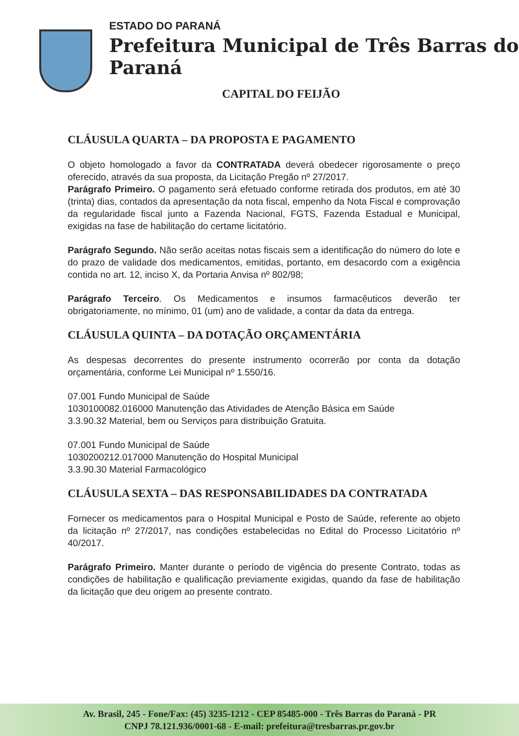ESTADO DO PARANÁ
Prefeitura Municipal de Três Barras do Paraná
CAPITAL DO FEIJÃO
CLÁUSULA QUARTA – DA PROPOSTA E PAGAMENTO
O objeto homologado a favor da CONTRATADA deverá obedecer rigorosamente o preço oferecido, através da sua proposta, da Licitação Pregão nº 27/2017.
Parágrafo Primeiro. O pagamento será efetuado conforme retirada dos produtos, em até 30 (trinta) dias, contados da apresentação da nota fiscal, empenho da Nota Fiscal e comprovação da regularidade fiscal junto a Fazenda Nacional, FGTS, Fazenda Estadual e Municipal, exigidas na fase de habilitação do certame licitatório.
Parágrafo Segundo. Não serão aceitas notas fiscais sem a identificação do número do lote e do prazo de validade dos medicamentos, emitidas, portanto, em desacordo com a exigência contida no art. 12, inciso X, da Portaria Anvisa nº 802/98;
Parágrafo Terceiro. Os Medicamentos e insumos farmacêuticos deverão ter obrigatoriamente, no mínimo, 01 (um) ano de validade, a contar da data da entrega.
CLÁUSULA QUINTA – DA DOTAÇÃO ORÇAMENTÁRIA
As despesas decorrentes do presente instrumento ocorrerão por conta da dotação orçamentária, conforme Lei Municipal nº 1.550/16.
07.001 Fundo Municipal de Saúde
1030100082.016000 Manutenção das Atividades de Atenção Básica em Saúde
3.3.90.32 Material, bem ou Serviços para distribuição Gratuita.
07.001 Fundo Municipal de Saúde
1030200212.017000 Manutenção do Hospital Municipal
3.3.90.30 Material Farmacológico
CLÁUSULA SEXTA – DAS RESPONSABILIDADES DA CONTRATADA
Fornecer os medicamentos para o Hospital Municipal e Posto de Saúde, referente ao objeto da licitação nº 27/2017, nas condições estabelecidas no Edital do Processo Licitatório nº 40/2017.
Parágrafo Primeiro. Manter durante o período de vigência do presente Contrato, todas as condições de habilitação e qualificação previamente exigidas, quando da fase de habilitação da licitação que deu origem ao presente contrato.
Av. Brasil, 245 - Fone/Fax: (45) 3235-1212 - CEP 85485-000 - Três Barras do Paraná - PR
CNPJ 78.121.936/0001-68 - E-mail: prefeitura@tresbarras.pr.gov.br